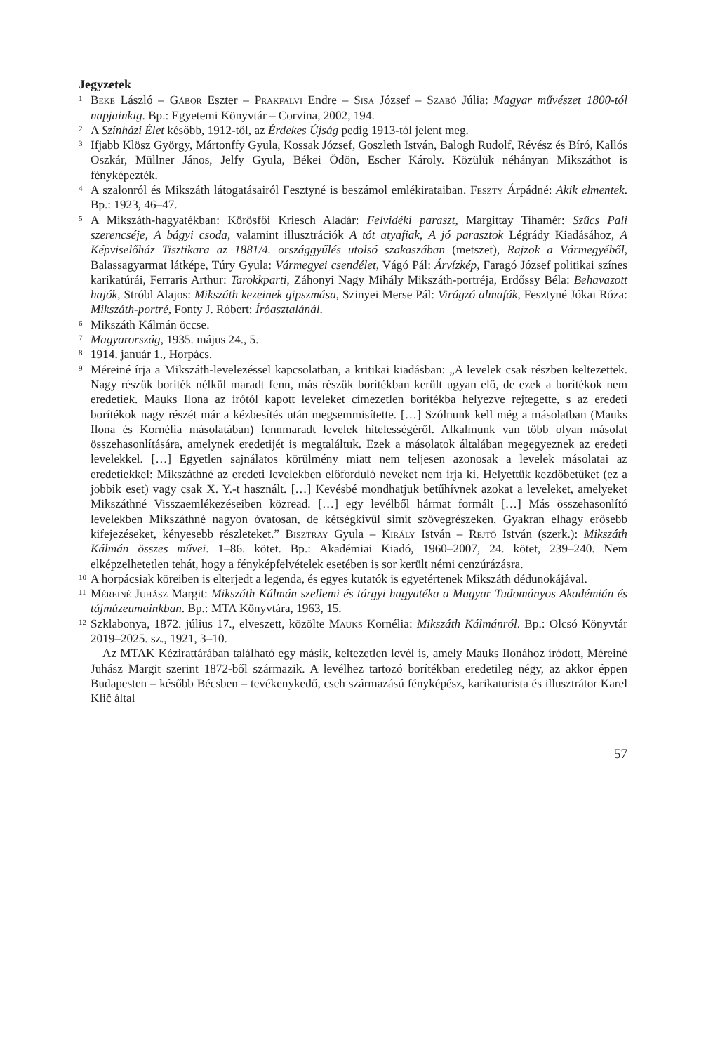Jegyzetek
1 Beke László – Gábor Eszter – Prakfalvi Endre – Sisa József – Szabó Júlia: Magyar művészet 1800-tól napjainkig. Bp.: Egyetemi Könyvtár – Corvina, 2002, 194.
2 A Színházi Élet később, 1912-től, az Érdekes Újság pedig 1913-tól jelent meg.
3 Ifjabb Klösz György, Mártonffy Gyula, Kossak József, Goszleth István, Balogh Rudolf, Révész és Bíró, Kallós Oszkár, Müllner János, Jelfy Gyula, Békei Ödön, Escher Károly. Közülük néhányan Mikszáthot is fényképezték.
4 A szalonról és Mikszáth látogatásairól Fesztyné is beszámol emlékirataiban. Feszty Árpádné: Akik elmentek. Bp.: 1923, 46–47.
5 A Mikszáth-hagyatékban: Körösfői Kriesch Aladár: Felvidéki paraszt, Margittay Tihamér: Szűcs Pali szerencséje, A bágyi csoda, valamint illusztrációk A tót atyafiak, A jó parasztok Légrády Kiadásához, A Képviselőház Tisztikara az 1881/4. országgyűlés utolsó szakaszában (metszet), Rajzok a Vármegyéből, Balassagyarmat látképe, Túry Gyula: Vármegyei csendélet, Vágó Pál: Árvízkép, Faragó József politikai színes karikatúrái, Ferraris Arthur: Tarokkparti, Záhonyi Nagy Mihály Mikszáth-portréja, Erdőssy Béla: Behavazott hajók, Stróbl Alajos: Mikszáth kezeinek gipszmása, Szinyei Merse Pál: Virágzó almafák, Fesztyné Jókai Róza: Mikszáth-portré, Fonty J. Róbert: Íróasztalánál.
6 Mikszáth Kálmán öccse.
7 Magyarország, 1935. május 24., 5.
8 1914. január 1., Horpács.
9 Méreiné írja a Mikszáth-levelezéssel kapcsolatban, a kritikai kiadásban: „A levelek csak részben keltezettek. Nagy részük boríték nélkül maradt fenn, más részük borítékban került ugyan elő, de ezek a borítékok nem eredetiek. Mauks Ilona az írótól kapott leveleket címezetlen borítékba helyezve rejtegette, s az eredeti borítékok nagy részét már a kézbesítés után megsemmisítette. […] Szólnunk kell még a másolatban (Mauks Ilona és Kornélia másolatában) fennmaradt levelek hitelességéről. Alkalmunk van több olyan másolat összehasonlítására, amelynek eredetijét is megtaláltuk. Ezek a másolatok általában megegyeznek az eredeti levelekkel. […] Egyetlen sajnálatos körülmény miatt nem teljesen azonosak a levelek másolatai az eredetiekkel: Mikszáthné az eredeti levelekben előforduló neveket nem írja ki. Helyettük kezdőbetűket (ez a jobbik eset) vagy csak X. Y.-t használt. […] Kevésbé mondhatjuk betűhívnek azokat a leveleket, amelyeket Mikszáthné Visszaemlékezéseiben közread. […] egy levélből hármat formált […] Más összehasonlító levelekben Mikszáthné nagyon óvatosan, de kétségkívül simít szövegrészeken. Gyakran elhagy erősebb kifejezéseket, kényesebb részleteket.” Bisztray Gyula – Király István – Rejtő István (szerk.): Mikszáth Kálmán összes művei. 1–86. kötet. Bp.: Akadémiai Kiadó, 1960–2007, 24. kötet, 239–240. Nem elképzelhetetlen tehát, hogy a fényképfelvételek esetében is sor került némi cenzúrázásra.
10 A horpácsiak köreiben is elterjedt a legenda, és egyes kutatók is egyetértenek Mikszáth dédunokájával.
11 Méreiné Juhász Margit: Mikszáth Kálmán szellemi és tárgyi hagyatéka a Magyar Tudományos Akadémián és tájmúzeumainkban. Bp.: MTA Könyvtára, 1963, 15.
12 Szklabonya, 1872. július 17., elveszett, közölte Mauks Kornélia: Mikszáth Kálmánról. Bp.: Olcsó Könyvtár 2019–2025. sz., 1921, 3–10.
Az MTAK Kézirattárában található egy másik, keltezetlen levél is, amely Mauks Ilonához íródott, Méreiné Juhász Margit szerint 1872-ből származik. A levélhez tartozó borítékban eredetileg négy, az akkor éppen Budapesten – később Bécsben – tevékenykedő, cseh származású fényképész, karikaturista és illusztrátor Karel Klič által
57